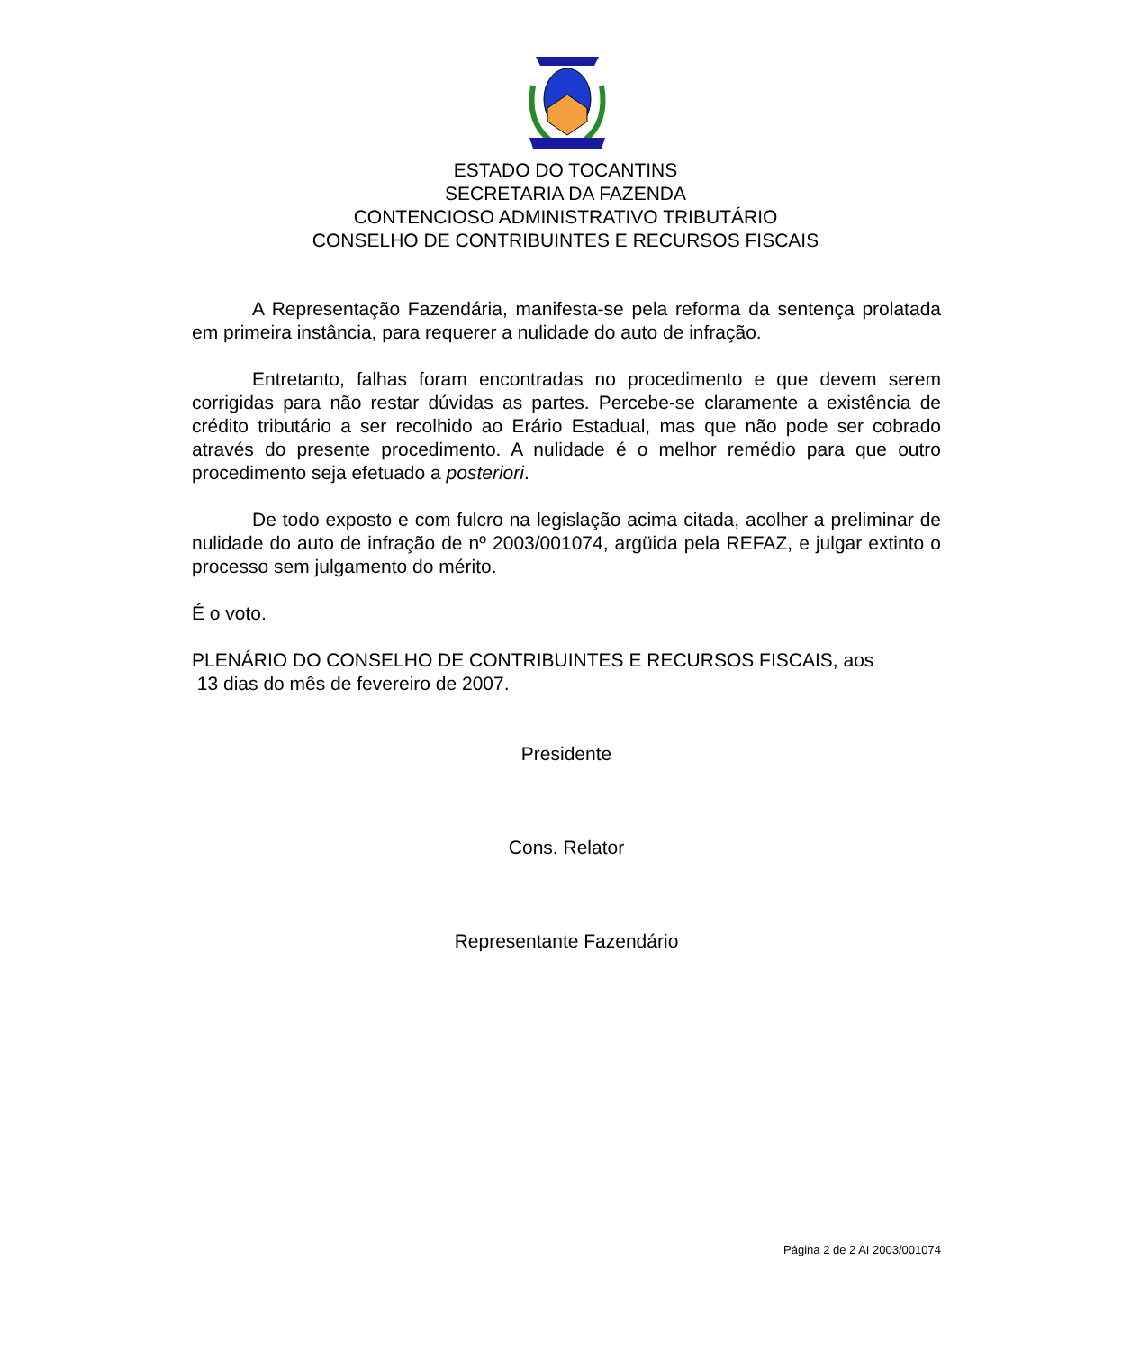ESTADO DO TOCANTINS
SECRETARIA DA FAZENDA
CONTENCIOSO ADMINISTRATIVO TRIBUTÁRIO
CONSELHO DE CONTRIBUINTES E RECURSOS FISCAIS
A Representação Fazendária, manifesta-se pela reforma da sentença prolatada em primeira instância, para requerer a nulidade do auto de infração.
Entretanto, falhas foram encontradas no procedimento e que devem serem corrigidas para não restar dúvidas as partes. Percebe-se claramente a existência de crédito tributário a ser recolhido ao Erário Estadual, mas que não pode ser cobrado através do presente procedimento. A nulidade é o melhor remédio para que outro procedimento seja efetuado a posteriori.
De todo exposto e com fulcro na legislação acima citada, acolher a preliminar de nulidade do auto de infração de nº 2003/001074, argüida pela REFAZ, e julgar extinto o processo sem julgamento do mérito.
É o voto.
PLENÁRIO DO CONSELHO DE CONTRIBUINTES E RECURSOS FISCAIS, aos
13 dias do mês de fevereiro de 2007.
Presidente
Cons. Relator
Representante Fazendário
Página 2 de 2 AI 2003/001074